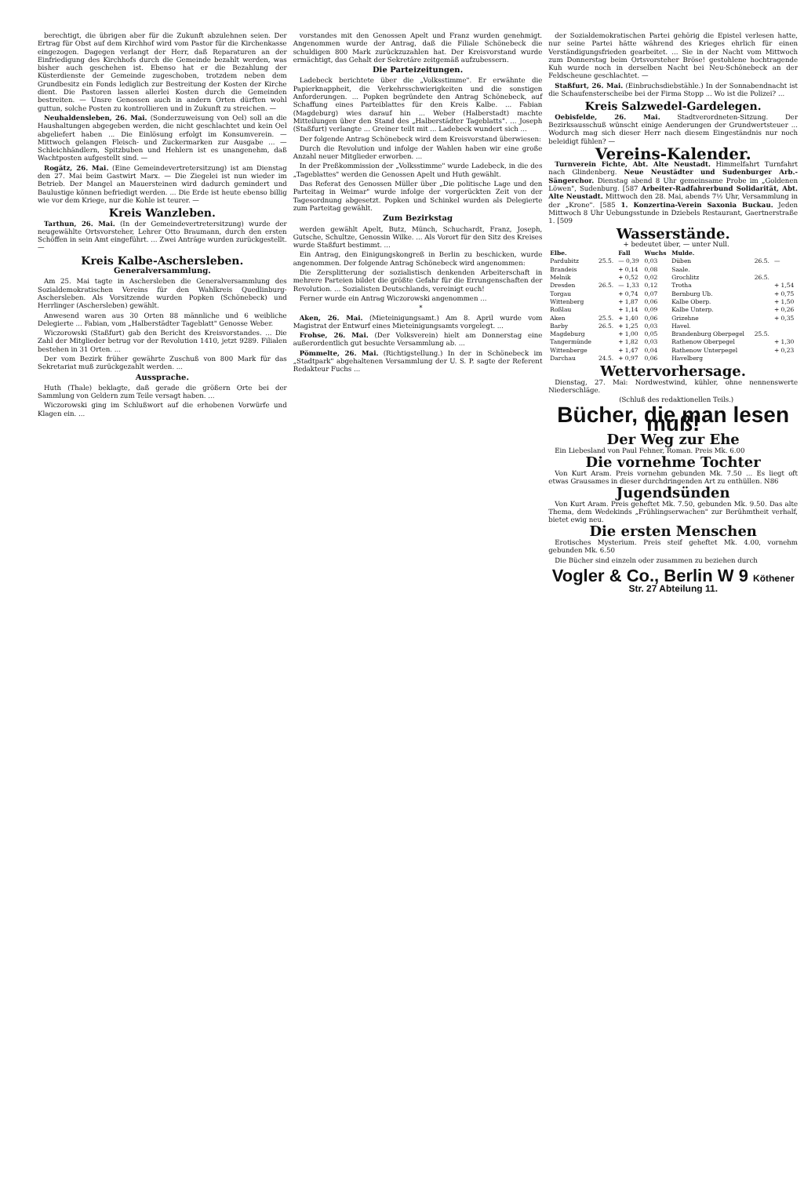berechtigt, die übrigen aber für die Zukunft abzulehnen seien. Der Ertrag für Obst auf dem Kirchhof wird vom Pastor für die Kirchenkasse eingezogen. Dagegen verlangt der Herr, daß Reparaturen an der Einfriedigung des Kirchhofs durch die Gemeinde bezahlt werden, was bisher auch geschehen ist. Ebenso hat er die Bezahlung der Küsterdienste der Gemeinde zugeschoben, trotzdem neben dem Grundbesitz ein Fonds lediglich zur Bestreitung der Kosten der Kirche dient. Die Pastoren lassen allerlei Kosten durch die Gemeinden bestreiten. — Unsre Genossen auch in andern Orten dürften wohl guttun, solche Posten zu kontrollieren und in Zukunft zu streichen. —
Neuhaldensleben, 26. Mai. (Sonderzuweisung von Oel) soll an die Haushaltungen abgegeben werden, die nicht geschlachtet und kein Oel abgeliefert haben ... Die Einlösung erfolgt im Konsumverein. — Mittwoch gelangen Fleisch- und Zuckermarken zur Ausgabe ... — Schleichhändlern, Spitzbuben und Hehlern ist es unangenehm, daß Wachtposten aufgestellt sind. —
Rogätz, 26. Mai. (Eine Gemeindevertretersitzung) ist am Dienstag den 27. Mai beim Gastwirt Marx. — Die Ziegelei ist nun wieder im Betrieb. Der Mangel an Mauersteinen wird dadurch gemindert und Baulustige können befriedigt werden. ... Die Erde ist heute ebenso billig wie vor dem Kriege, nur die Kohle ist teurer. —
Kreis Wanzleben.
Tarthun, 26. Mai. (In der Gemeindevertretersitzung) wurde der neugewählte Ortsvorsteher, Lehrer Otto Braumann, durch den ersten Schöffen in sein Amt eingeführt. ... Zwei Anträge wurden zurückgestellt. —
Kreis Kalbe-Aschersleben.
Generalversammlung.
Am 25. Mai tagte in Aschersleben die Generalversammlung des Sozialdemokratischen Vereins für den Wahlkreis Quedlinburg-Aschersleben. Als Vorsitzende wurden Popken (Schönebeck) und Herrlinger (Aschersleben) gewählt.
Anwesend waren aus 30 Orten 88 männliche und 6 weibliche Delegierte ... Fabian, vom „Halberstädter Tageblatt" Genosse Weber.
Wiczorowski (Staßfurt) gab den Bericht des Kreisvorstandes. ... Die Zahl der Mitglieder betrug vor der Revolution 1410, jetzt 9289. Filialen bestehen in 31 Orten. ...
Der vom Bezirk früher gewährte Zuschuß von 800 Mark für das Sekretariat muß zurückgezahlt werden. ...
Aussprache.
Huth (Thale) beklagte, daß gerade die größern Orte bei der Sammlung von Geldern zum Teile versagt haben. ...
Wiczorowski ging im Schlußwort auf die erhobenen Vorwürfe und Klagen ein. ...
vorstandes mit den Genossen Apelt und Franz wurden genehmigt. Angenommen wurde der Antrag, daß die Filiale Schönebeck die schuldigen 800 Mark zurückzuzahlen hat. Der Kreisvorstand wurde ermächtigt, das Gehalt der Sekretäre zeitgemäß aufzubessern.
Die Parteizeitungen.
Ladebeck berichtete über die „Volksstimme". Er erwähnte die Papierknappheit, die Verkehrsschwierigkeiten und die sonstigen Anforderungen. ... Popken begründete den Antrag Schönebeck, auf Schaffung eines Parteiblattes für den Kreis Kalbe. ... Fabian (Magdeburg) wies darauf hin ... Weber (Halberstadt) machte Mitteilungen über den Stand des „Halberstädter Tageblatts". ... Joseph (Staßfurt) verlangte ... Greiner teilt mit ... Ladebeck wundert sich ...
Der folgende Antrag Schönebeck wird dem Kreisvorstand überwiesen:
Durch die Revolution und infolge der Wahlen haben wir eine große Anzahl neuer Mitglieder erworben. ...
In der Preßkommission der „Volksstimme" wurde Ladebeck, in die des „Tageblattes" werden die Genossen Apelt und Huth gewählt.
Das Referat des Genossen Müller über „Die politische Lage und den Parteitag in Weimar" wurde infolge der vorgerückten Zeit von der Tagesordnung abgesetzt. Popken und Schinkel wurden als Delegierte zum Parteitag gewählt.
Zum Bezirkstag
werden gewählt Apelt, Butz, Münch, Schuchardt, Franz, Joseph, Gutsche, Schultze, Genossin Wilke. ... Als Vorort für den Sitz des Kreises wurde Staßfurt bestimmt. ...
Ein Antrag, den Einigungskongreß in Berlin zu beschicken, wurde angenommen. Der folgende Antrag Schönebeck wird angenommen:
Die Zersplitterung der sozialistisch denkenden Arbeiterschaft in mehrere Parteien bildet die größte Gefahr für die Errungenschaften der Revolution. ... Sozialisten Deutschlands, vereinigt euch!
Ferner wurde ein Antrag Wiczorowski angenommen ...
*
Aken, 26. Mai. (Mieteinigungsamt.) Am 8. April wurde vom Magistrat der Entwurf eines Mieteinigungsamts vorgelegt. ...
Frohse, 26. Mai. (Der Volksverein) hielt am Donnerstag eine außerordentlich gut besuchte Versammlung ab. ...
Pömmelte, 26. Mai. (Richtigstellung.) In der in Schönebeck im „Stadtpark" abgehaltenen Versammlung der U. S. P. sagte der Referent Redakteur Fuchs ...
der Sozialdemokratischen Partei gehörig die Epistel verlesen hatte, nur seine Partei hätte während des Krieges ehrlich für einen Verständigungsfrieden gearbeitet. ... Sie in der Nacht vom Mittwoch zum Donnerstag beim Ortsvorsteher Bröse! gestohlene hochtragende Kuh wurde noch in derselben Nacht bei Neu-Schönebeck an der Feldscheune geschlachtet. —
Staßfurt, 26. Mai. (Einbruchsdiebstähle.) In der Sonnabendnacht ist die Schaufensterscheibe bei der Firma Stopp ... Wo ist die Polizei? ...
Kreis Salzwedel-Gardelegen.
Oebisfelde, 26. Mai. Stadtverordneten-Sitzung. Der Bezirksausschuß wünscht einige Aenderungen der Grundwertsteuer ... Wodurch mag sich dieser Herr nach diesem Eingeständnis nur noch beleidigt fühlen? —
Vereins-Kalender.
Turnverein Fichte, Abt. Alte Neustadt. Himmelfahrt Turnfahrt nach Glindenberg. Neue Neustädter und Sudenburger Arb.-Sängerchor. Dienstag abend 8 Uhr gemeinsame Probe im „Goldenen Löwen", Sudenburg. [587 Arbeiter-Radfahrerbund Solidarität, Abt. Alte Neustadt. Mittwoch den 28. Mai, abends 7½ Uhr, Versammlung in der „Krone". [585 1. Konzertina-Verein Saxonia Buckau. Jeden Mittwoch 8 Uhr Uebungsstunde in Dziebels Restaurant, Gaertnerstraße 1. [509
Wasserstände.
+ bedeutet über, — unter Null.
| Elbe. | | Fall | Wuchs | Mulde. | | |
| --- | --- | --- | --- | --- | --- | --- |
| Pardubitz | 25.5. | — 0,39 | 0,03 | Düben | 26.5. | — |
| Brandeis | | + 0,14 | 0,08 | Saale. | | |
| Melnik | | + 0,52 | 0,02 | Grochlitz | 26.5. | |
| Dresden | 26.5. | — 1,33 | 0,12 | Trotha | | + 1,54 |
| Torgau | | + 0,74 | 0,07 | Bernburg Ub. | | + 0,75 |
| Wittenberg | | + 1,87 | 0,06 | Kalbe Oberp. | | + 1,50 |
| Roßlau | | + 1,14 | 0,09 | Kalbe Unterp. | | + 0,26 |
| Aken | 25.5. | + 1,40 | 0,06 | Grizehne | | + 0,35 |
| Barby | 26.5. | + 1,25 | 0,03 | Havel. | | |
| Magdeburg | | + 1,00 | 0,05 | Brandenburg Oberpegel | 25.5. | |
| Tangermünde | | + 1,82 | 0,03 | Rathenow Oberpegel | | + 1,30 |
| Wittenberge | | + 1,47 | 0,04 | Rathenow Unterpegel | | + 0,23 |
| Darchau | 24.5. | + 0,97 | 0,06 | Havelberg | | |
Wettervorhersage.
Dienstag, 27. Mai: Nordwestwind, kühler, ohne nennenswerte Niederschläge.
(Schluß des redaktionellen Teils.)
Bücher, die man lesen muß!
Der Weg zur Ehe
Ein Liebesland von Paul Fehner, Roman. Preis Mk. 6.00
Die vornehme Tochter
Von Kurt Aram. Preis vornehm gebunden Mk. 7.50 ... Es liegt oft etwas Grausames in dieser durchdringenden Art zu enthüllen. N86
Jugendsünden
Von Kurt Aram. Preis geheftet Mk. 7.50, gebunden Mk. 9.50. Das alte Thema, dem Wedekinds „Frühlingserwachen" zur Berühmtheit verhalf, bietet ewig neu.
Die ersten Menschen
Erotisches Mysterium. Preis steif geheftet Mk. 4.00, vornehm gebunden Mk. 6.50
Die Bücher sind einzeln oder zusammen zu beziehen durch
Vogler & Co., Berlin W 9 Köthener Str. 27 Abteilung 11.